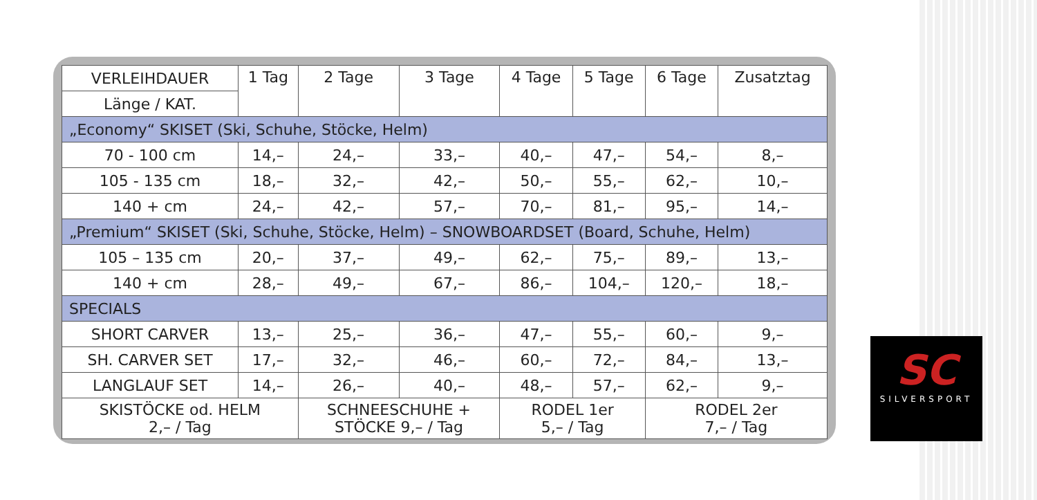| VERLEIHDAUER | 1 Tag | 2 Tage | 3 Tage | 4 Tage | 5 Tage | 6 Tage | Zusatztag |
| --- | --- | --- | --- | --- | --- | --- | --- |
| Länge / KAT. | | | | | | | |
| „Economy“ SKISET (Ski, Schuhe, Stöcke, Helm) | | | | | | | |
| 70 - 100 cm | 14,– | 24,– | 33,– | 40,– | 47,– | 54,– | 8,– |
| 105 - 135 cm | 18,– | 32,– | 42,– | 50,– | 55,– | 62,– | 10,– |
| 140 + cm | 24,– | 42,– | 57,– | 70,– | 81,– | 95,– | 14,– |
| „Premium“ SKISET (Ski, Schuhe, Stöcke, Helm) – SNOWBOARDSET (Board, Schuhe, Helm) | | | | | | | |
| 105 – 135 cm | 20,– | 37,– | 49,– | 62,– | 75,– | 89,– | 13,– |
| 140 + cm | 28,– | 49,– | 67,– | 86,– | 104,– | 120,– | 18,– |
| SPECIALS | | | | | | | |
| SHORT CARVER | 13,– | 25,– | 36,– | 47,– | 55,– | 60,– | 9,– |
| SH. CARVER SET | 17,– | 32,– | 46,– | 60,– | 72,– | 84,– | 13,– |
| LANGLAUF SET | 14,– | 26,– | 40,– | 48,– | 57,– | 62,– | 9,– |
| SKISTÖCKE od. HELM 2,– / Tag | | SCHNEESCHUHE + STÖCKE 9,– / Tag | | RODEL 1er 5,– / Tag | | RODEL 2er 7,– / Tag | |
SC
SILVERSPORT